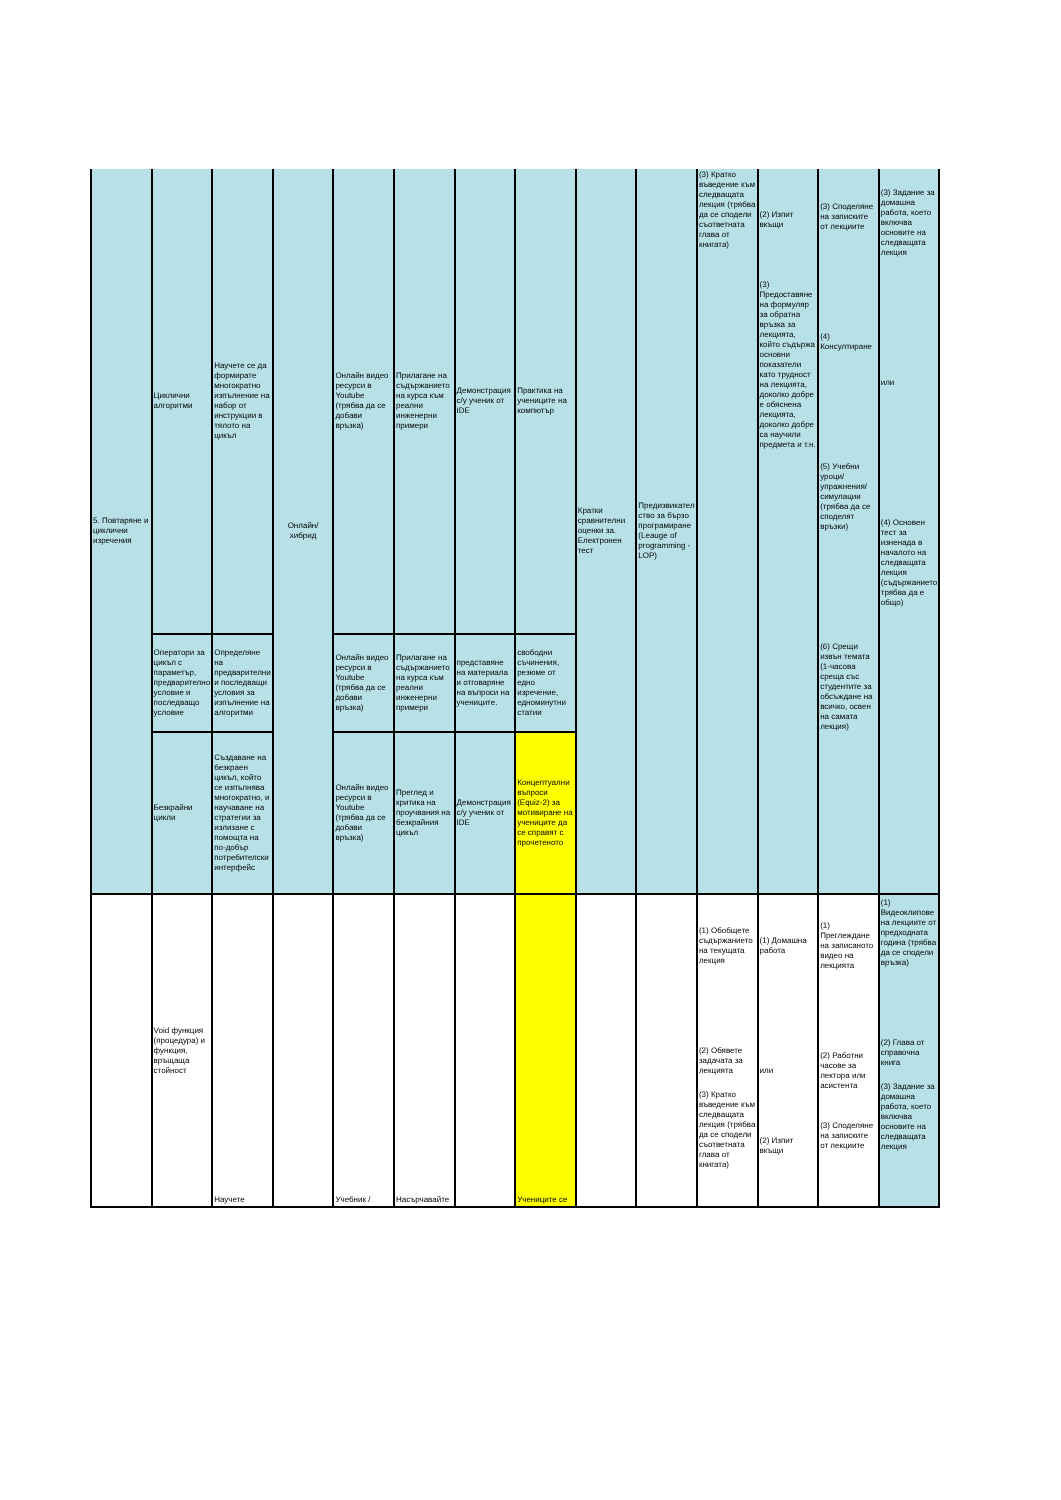| 5. Повтаряне и циклични изречения | Циклични алгоритми | Научете се да формирате многократно изпълнение на набор от инструкции в тялото на цикъл | Онлайн/хибрид | Онлайн видео ресурси в Youtube (трябва да се добави връзка) | Прилагане на съдържанието на курса към реални инженерни примери | Демонстрация с/у ученик от IDE | Практика на учениците на компютър | Кратки сравнителни оценки за. Електронен тест | Предизвикателство за бързо програмиране (Leauge of programming - LOP) | (3) Кратко въведение към следващата лекция (трябва да се сподели съответната глава от книгата) | (2) Изпит вкъщи (3) Предоставяне на формуляр за обратна връзка за лекцията, който съдържа основни показатели като трудност на лекцията, доколко добре е обяснена лекцията, доколко добре са научили предмета и т.н. | (3) Споделяне на записките от лекциите (4) Консултиране (5) Учебни уроци/упражнения/симулации (трябва да се споделят връзки) (6) Срещи извън темата (1-часова среща със студентите за обсъждане на всичко, освен на самата лекция) | (3) Задание за домашна работа, което включва основите на следващата лекция или (4) Основен тест за изненада в началото на следващата лекция (съдържанието трябва да е общо) |
| | Оператори за цикъл с параметър, предварително условие и последващо условие | Определяне на предварителни и последващи условия за изпълнение на алгоритми | | Онлайн видео ресурси в Youtube (трябва да се добави връзка) | Прилагане на съдържанието на курса към реални инженерни примери | представяне на материала и отговаряне на въпроси на учениците. | свободни съчинения, резюме от едно изречение, едноминутни статии | | | | | | |
| | Безкрайни цикли | Създаване на безкраен цикъл, който се изпълнява многократно, и научаване на стратегии за излизане с помощта на по-добър потребителски интерфейс | | Онлайн видео ресурси в Youtube (трябва да се добави връзка) | Преглед и критика на проучвания на безкрайния цикъл | Демонстрация с/у ученик от IDE | Концептуални въпроси (Equiz-2) за мотивиране на учениците да се справят с прочетеното | | | | | | |
| | Void функция (процедура) и функция, връщаща стойност | Научете | | Учебник / | Насърчавайте | | Учениците се | | | (1) Обобщете съдържанието на текущата лекция (2) Обявете задачата за лекцията (3) Кратко въведение към следващата лекция (трябва да се сподели съответната глава от книгата) | (1) Домашна работа или (2) Изпит вкъщи | (1) Преглеждане на записаното видео на лекцията (2) Работни часове за лектора или асистента (3) Споделяне на записките от лекциите | (1) Видеоклипове на лекциите от предходната година (трябва да се сподели връзка) (2) Глава от справочна книга (3) Задание за домашна работа, което включва основите на следващата лекция |